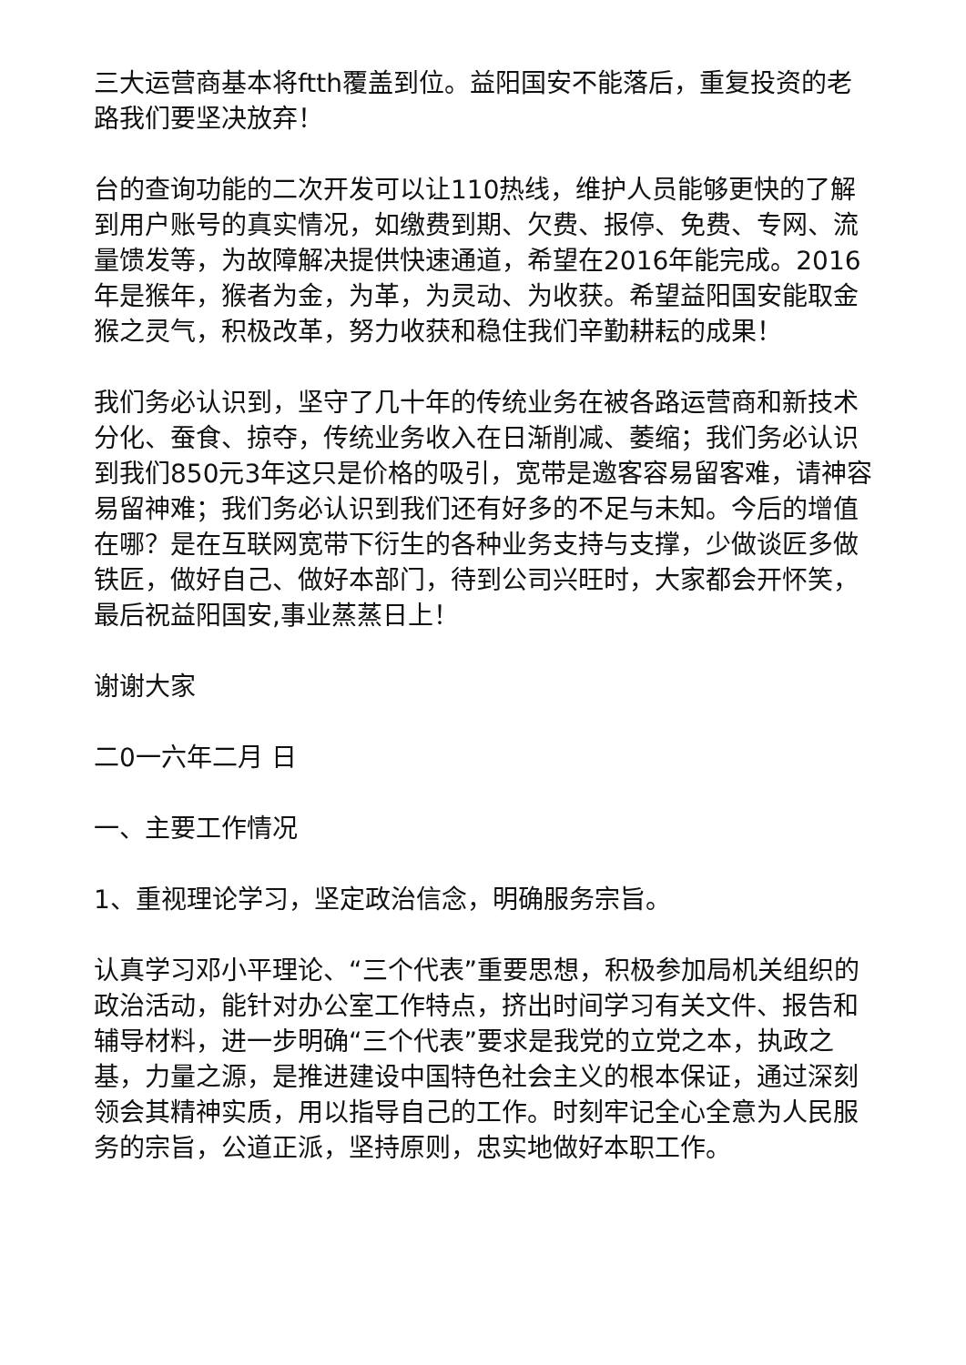三大运营商基本将ftth覆盖到位。益阳国安不能落后，重复投资的老路我们要坚决放弃！
台的查询功能的二次开发可以让110热线，维护人员能够更快的了解到用户账号的真实情况，如缴费到期、欠费、报停、免费、专网、流量馈发等，为故障解决提供快速通道，希望在2016年能完成。2016年是猴年，猴者为金，为革，为灵动、为收获。希望益阳国安能取金猴之灵气，积极改革，努力收获和稳住我们辛勤耕耘的成果！
我们务必认识到，坚守了几十年的传统业务在被各路运营商和新技术分化、蚕食、掠夺，传统业务收入在日渐削减、萎缩；我们务必认识到我们850元3年这只是价格的吸引，宽带是邀客容易留客难，请神容易留神难；我们务必认识到我们还有好多的不足与未知。今后的增值在哪？是在互联网宽带下衍生的各种业务支持与支撑，少做谈匠多做铁匠，做好自己、做好本部门，待到公司兴旺时，大家都会开怀笑，最后祝益阳国安,事业蒸蒸日上！
谢谢大家
二0一六年二月 日
一、主要工作情况
1、重视理论学习，坚定政治信念，明确服务宗旨。
认真学习邓小平理论、“三个代表”重要思想，积极参加局机关组织的政治活动，能针对办公室工作特点，挤出时间学习有关文件、报告和辅导材料，进一步明确“三个代表”要求是我党的立党之本，执政之基，力量之源，是推进建设中国特色社会主义的根本保证，通过深刻领会其精神实质，用以指导自己的工作。时刻牢记全心全意为人民服务的宗旨，公道正派，坚持原则，忠实地做好本职工作。